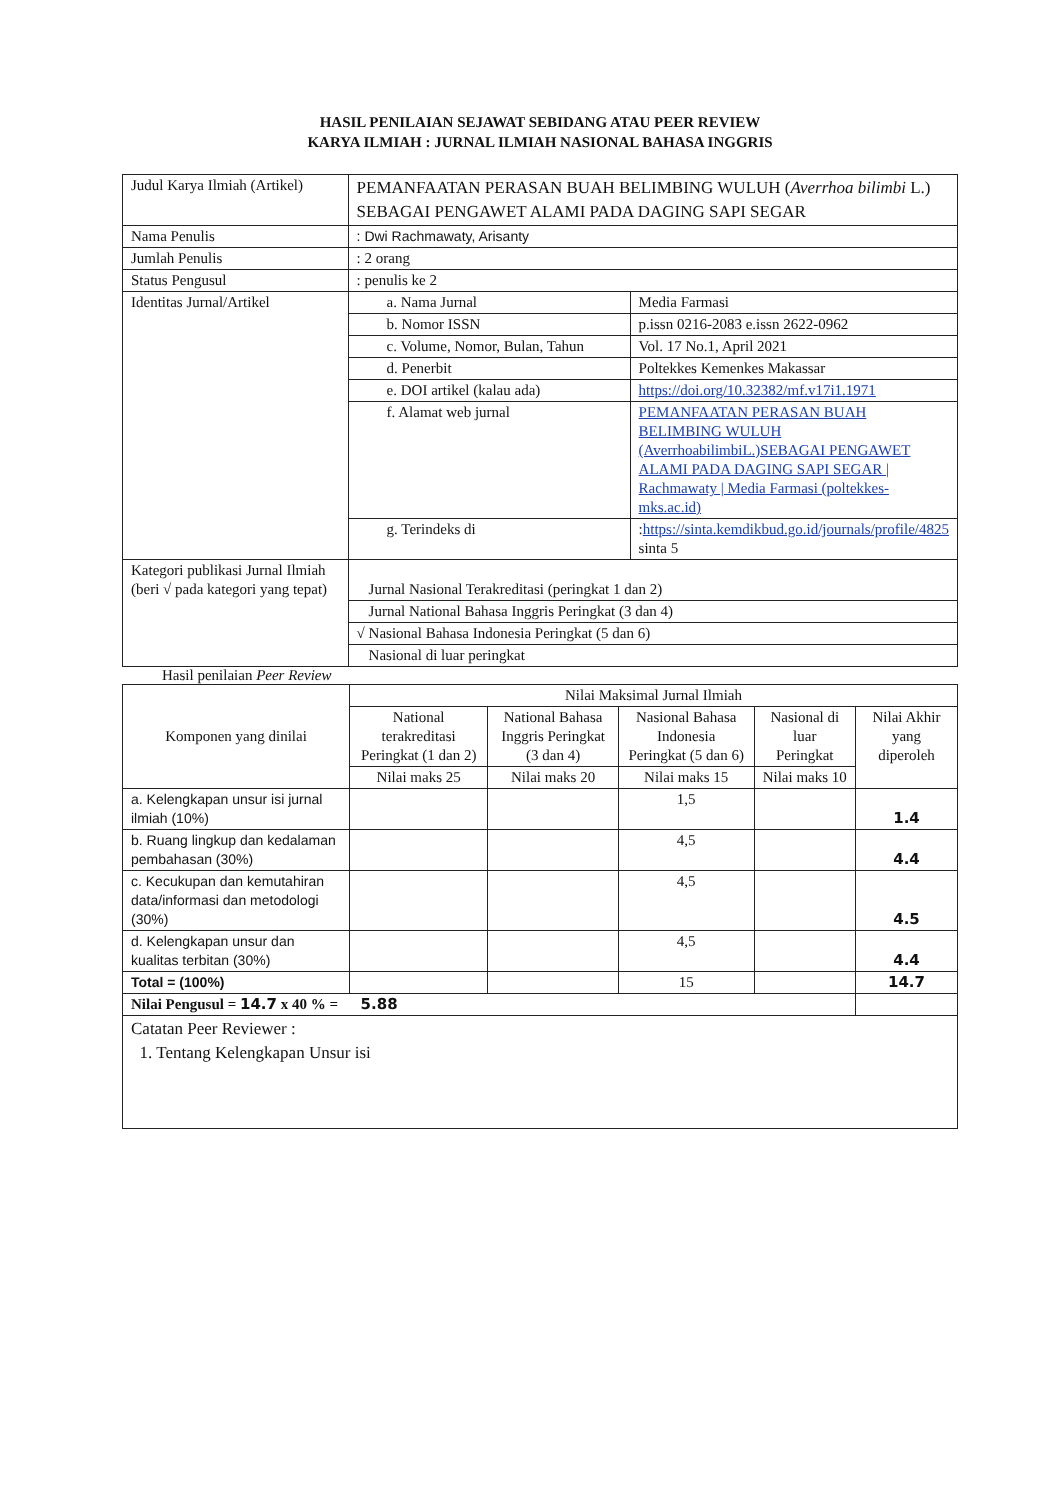HASIL PENILAIAN SEJAWAT SEBIDANG ATAU PEER REVIEW
KARYA ILMIAH : JURNAL ILMIAH NASIONAL BAHASA INGGRIS
| Judul Karya Ilmiah (Artikel) | PEMANFAATAN PERASAN BUAH BELIMBING WULUH ( Averrhoa bilimbi L.) SEBAGAI PENGAWET ALAMI PADA DAGING SAPI SEGAR | |
| Nama Penulis | : Dwi Rachmawaty, Arisanty | |
| Jumlah Penulis | : 2 orang | |
| Status Pengusul | : penulis ke 2 | |
| Identitas Jurnal/Artikel | a. Nama Jurnal | Media Farmasi |
| | b. Nomor ISSN | p.issn 0216-2083 e.issn 2622-0962 |
| | c. Volume, Nomor, Bulan, Tahun | Vol. 17 No.1, April 2021 |
| | d. Penerbit | Poltekkes Kemenkes Makassar |
| | e. DOI artikel (kalau ada) | https://doi.org/10.32382/mf.v17i1.1971 |
| | f. Alamat web jurnal | PEMANFAATAN PERASAN BUAH BELIMBING WULUH (AverrhoabilimbiL.)SEBAGAI PENGAWET ALAMI PADA DAGING SAPI SEGAR / Rachmawaty / Media Farmasi (poltekkes-mks.ac.id) |
| | g. Terindeks di | : https://sinta.kemdikbud.go.id/journals/profile/4825 sinta 5 |
| Kategori publikasi Jurnal Ilmiah (beri √ pada kategori yang tepat) | Jurnal Nasional Terakreditasi (peringkat 1 dan 2) | |
| | Jurnal National Bahasa Inggris Peringkat (3 dan 4) | |
| | √ Nasional Bahasa Indonesia Peringkat (5 dan 6) | |
| | Nasional di luar peringkat | |
Hasil penilaian Peer Review
| Komponen yang dinilai | Nilai Maksimal Jurnal Ilmiah | | | | |
| | National terakreditasi Peringkat (1 dan 2) | National Bahasa Inggris Peringkat (3 dan 4) | Nasional Bahasa Indonesia Peringkat (5 dan 6) | Nasional di luar Peringkat | Nilai Akhir yang diperoleh |
| | Nilai maks 25 | Nilai maks 20 | Nilai maks 15 | Nilai maks 10 | |
| a. Kelengkapan unsur isi jurnal ilmiah (10%) | | | 1,5 | | 1.4 |
| b. Ruang lingkup dan kedalaman pembahasan (30%) | | | 4,5 | | 4.4 |
| c. Kecukupan dan kemutahiran data/informasi dan metodologi (30%) | | | 4,5 | | 4.5 |
| d. Kelengkapan unsur dan kualitas terbitan (30%) | | | 4,5 | | 4.4 |
| Total = (100%) | | | 15 | | 14.7 |
| Nilai Pengusul = 14.7 x 40 % = 5.88 | | | | | |
| Catatan Peer Reviewer : 1. Tentang Kelengkapan Unsur isi | | | | | |